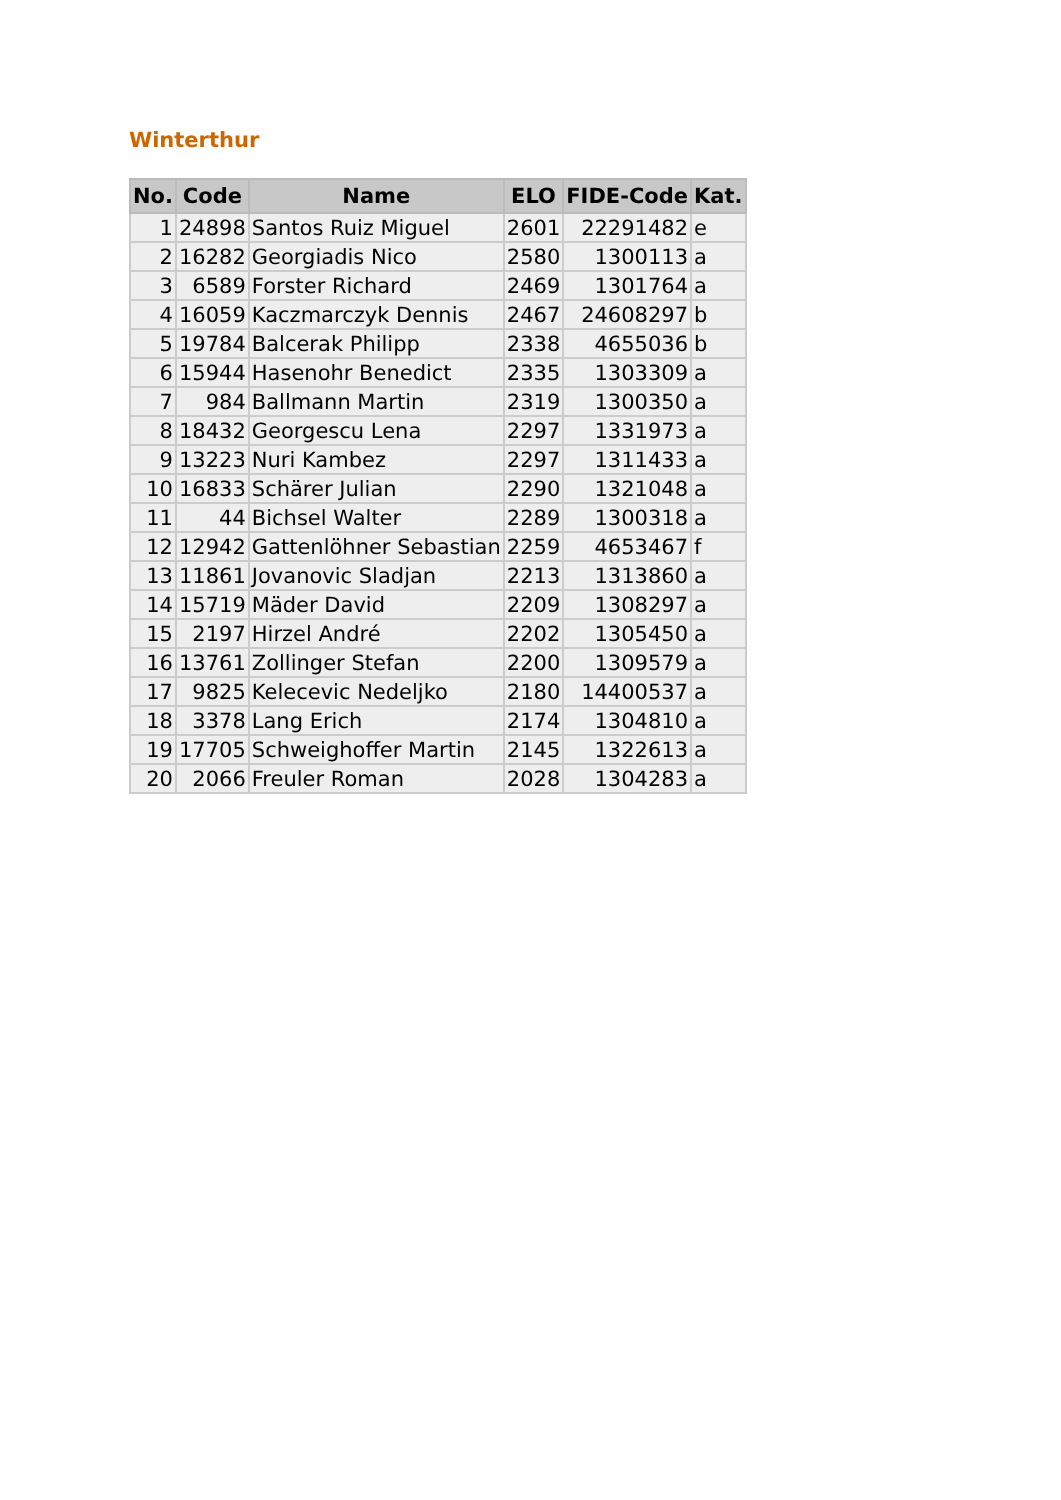Winterthur
| No. | Code | Name | ELO | FIDE-Code | Kat. |
| --- | --- | --- | --- | --- | --- |
| 1 | 24898 | Santos Ruiz Miguel | 2601 | 22291482 | e |
| 2 | 16282 | Georgiadis Nico | 2580 | 1300113 | a |
| 3 | 6589 | Forster Richard | 2469 | 1301764 | a |
| 4 | 16059 | Kaczmarczyk Dennis | 2467 | 24608297 | b |
| 5 | 19784 | Balcerak Philipp | 2338 | 4655036 | b |
| 6 | 15944 | Hasenohr Benedict | 2335 | 1303309 | a |
| 7 | 984 | Ballmann Martin | 2319 | 1300350 | a |
| 8 | 18432 | Georgescu Lena | 2297 | 1331973 | a |
| 9 | 13223 | Nuri Kambez | 2297 | 1311433 | a |
| 10 | 16833 | Schärer Julian | 2290 | 1321048 | a |
| 11 | 44 | Bichsel Walter | 2289 | 1300318 | a |
| 12 | 12942 | Gattenlöhner Sebastian | 2259 | 4653467 | f |
| 13 | 11861 | Jovanovic Sladjan | 2213 | 1313860 | a |
| 14 | 15719 | Mäder David | 2209 | 1308297 | a |
| 15 | 2197 | Hirzel André | 2202 | 1305450 | a |
| 16 | 13761 | Zollinger Stefan | 2200 | 1309579 | a |
| 17 | 9825 | Kelecevic Nedeljko | 2180 | 14400537 | a |
| 18 | 3378 | Lang Erich | 2174 | 1304810 | a |
| 19 | 17705 | Schweighoffer Martin | 2145 | 1322613 | a |
| 20 | 2066 | Freuler Roman | 2028 | 1304283 | a |